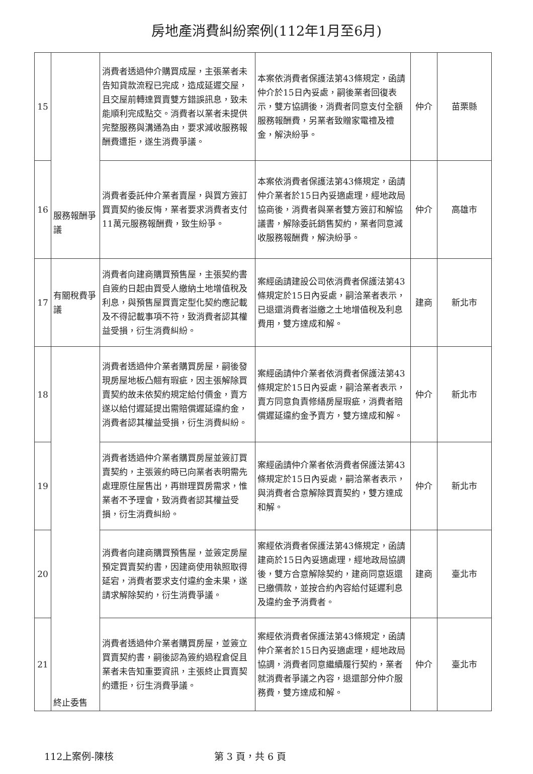房地產消費糾紛案例(112年1月至6月)
| 15 | 服務報酬爭議 | 消費者透過仲介購買成屋，主張業者未告知貸款流程已完成，造成延遲交屋，且交屋前轉達買賣雙方錯誤訊息，致未能順利完成點交。消費者以業者未提供完整服務與溝通為由，要求減收服務報酬費遭拒，遂生消費爭議。 | 本案依消費者保護法第43條規定，函請仲介於15日內妥處，嗣後業者回復表示，雙方協調後，消費者同意支付全額服務報酬費，另業者致贈家電禮及禮金，解決紛爭。 | 仲介 | 苗栗縣 |
| 16 | | 消費者委託仲介業者賣屋，與買方簽訂買賣契約後反悔，業者要求消費者支付11萬元服務報酬費，致生紛爭。 | 本案依消費者保護法第43條規定，函請仲介業者於15日內妥適處理，經地政局協商後，消費者與業者雙方簽訂和解協議書，解除委託銷售契約，業者同意減收服務報酬費，解決紛爭。 | 仲介 | 高雄市 |
| 17 | 有關稅費爭議 | 消費者向建商購買預售屋，主張契約書自簽約日起由買受人繳納土地增值稅及利息，與預售屋買賣定型化契約應記載及不得記載事項不符，致消費者認其權益受損，衍生消費糾紛。 | 案經函請建設公司依消費者保護法第43條規定於15日內妥處，嗣洽業者表示，已退還消費者溢繳之土地增值稅及利息費用，雙方達成和解。 | 建商 | 新北市 |
| 18 | 終止委售 | 消費者透過仲介業者購買房屋，嗣後發現房屋地板凸翹有瑕疵，因主張解除買賣契約故未依契約規定給付價金，賣方遂以給付遲延提出需賠償遲延違約金，消費者認其權益受損，衍生消費糾紛。 | 案經函請仲介業者依消費者保護法第43條規定於15日內妥處，嗣洽業者表示，賣方同意負責修繕房屋瑕疵，消費者賠償遲延違約金予賣方，雙方達成和解。 | 仲介 | 新北市 |
| 19 | | 消費者透過仲介業者購買房屋並簽訂買賣契約，主張簽約時已向業者表明需先處理原住屋售出，再辦理買房需求，惟業者不予理會，致消費者認其權益受損，衍生消費糾紛。 | 案經函請仲介業者依消費者保護法第43條規定於15日內妥處，嗣洽業者表示，與消費者合意解除買賣契約，雙方達成和解。 | 仲介 | 新北市 |
| 20 | | 消費者向建商購買預售屋，並簽定房屋預定買賣契約書，因建商使用執照取得延宕，消費者要求支付違約金未果，遂請求解除契約，衍生消費爭議。 | 案經依消費者保護法第43條規定，函請建商於15日內妥適處理，經地政局協調後，雙方合意解除契約，建商同意返還已繳價款，並按合約內容給付延遲利息及違約金予消費者。 | 建商 | 臺北市 |
| 21 | | 消費者透過仲介業者購買房屋，並簽立買賣契約書，嗣後認為簽約過程倉促且業者未告知重要資訊，主張終止買賣契約遭拒，衍生消費爭議。 | 案經依消費者保護法第43條規定，函請仲介業者於15日內妥適處理，經地政局協調，消費者同意繼續履行契約，業者就消費者爭議之內容，退還部分仲介服務費，雙方達成和解。 | 仲介 | 臺北市 |
112上案例-陳核 第 3 頁，共 6 頁